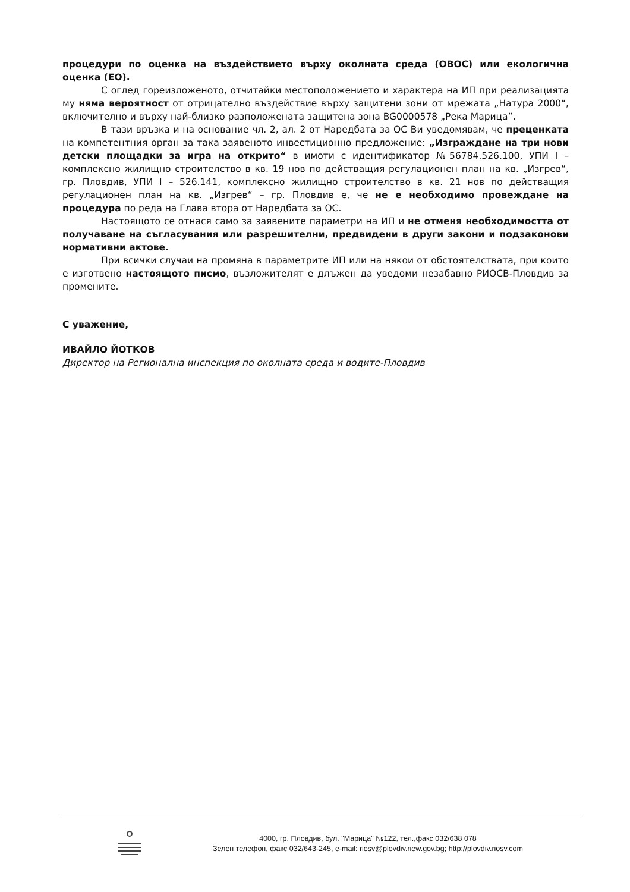процедури по оценка на въздействието върху околната среда (ОВОС) или екологична оценка (ЕО).
С оглед гореизложеното, отчитайки местоположението и характера на ИП при реализацията му няма вероятност от отрицателно въздействие върху защитени зони от мрежата „Натура 2000“, включително и върху най-близко разположената защитена зона BG0000578 „Река Марица”.
В тази връзка и на основание чл. 2, ал. 2 от Наредбата за ОС Ви уведомявам, че преценката на компетентния орган за така заявеното инвестиционно предложение: „Изграждане на три нови детски площадки за игра на открито“ в имоти с идентификатор №56784.526.100, УПИ I – комплексно жилищно строителство в кв. 19 нов по действащия регулационен план на кв. „Изгрев“, гр. Пловдив, УПИ I – 526.141, комплексно жилищно строителство в кв. 21 нов по действащия регулационен план на кв. „Изгрев“ – гр. Пловдив е, че не е необходимо провеждане на процедура по реда на Глава втора от Наредбата за ОС.
Настоящото се отнася само за заявените параметри на ИП и не отменя необходимостта от получаване на съгласувания или разрешителни, предвидени в други закони и подзаконови нормативни актове.
При всички случаи на промяна в параметрите ИП или на някои от обстоятелствата, при които е изготвено настоящото писмо, възложителят е длъжен да уведоми незабавно РИОСВ-Пловдив за промените.
С уважение,
ИВАЙЛО ЙОТКОВ
Директор на Регионална инспекция по околната среда и водите-Пловдив
4000, гр. Пловдив, бул. "Марица" №122, тел.,факс 032/638 078
Зелен телефон, факс 032/643-245, e-mail: riosv@plovdiv.riew.gov.bg; http://plovdiv.riosv.com